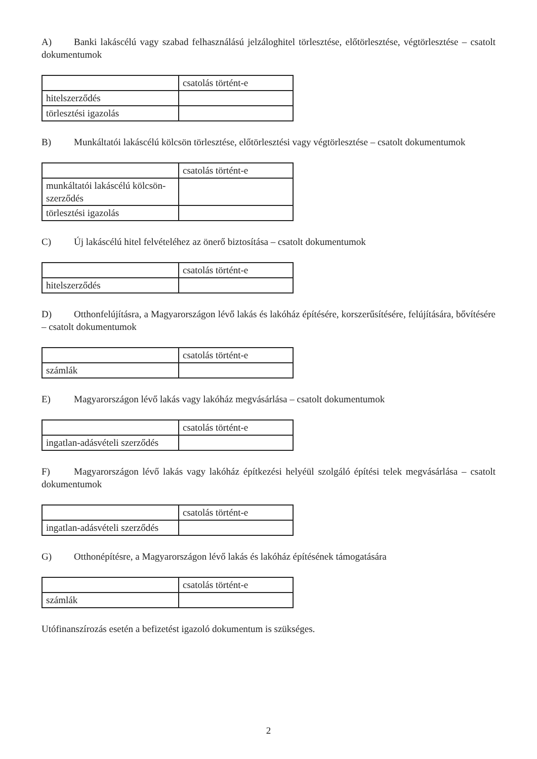A) Banki lakáscélú vagy szabad felhasználású jelzáloghitel törlesztése, előtörlesztése, végtörlesztése – csatolt dokumentumok
| | csatolás történt-e |
| hitelszerződés | |
| törlesztési igazolás | |
B) Munkáltatói lakáscélú kölcsön törlesztése, előtörlesztési vagy végtörlesztése – csatolt dokumentumok
| | csatolás történt-e |
| munkáltatói lakáscélú kölcsön-szerződés | |
| törlesztési igazolás | |
C) Új lakáscélú hitel felvételéhez az önerő biztosítása – csatolt dokumentumok
| | csatolás történt-e |
| hitelszerződés | |
D) Otthonfelújításra, a Magyarországon lévő lakás és lakóház építésére, korszerűsítésére, felújítására, bővítésére – csatolt dokumentumok
| | csatolás történt-e |
| számlák | |
E) Magyarországon lévő lakás vagy lakóház megvásárlása – csatolt dokumentumok
| | csatolás történt-e |
| ingatlan-adásvételi szerződés | |
F) Magyarországon lévő lakás vagy lakóház építkezési helyéül szolgáló építési telek megvásárlása – csatolt dokumentumok
| | csatolás történt-e |
| ingatlan-adásvételi szerződés | |
G) Otthonépítésre, a Magyarországon lévő lakás és lakóház építésének támogatására
| | csatolás történt-e |
| számlák | |
Utófinanszírozás esetén a befizetést igazoló dokumentum is szükséges.
2